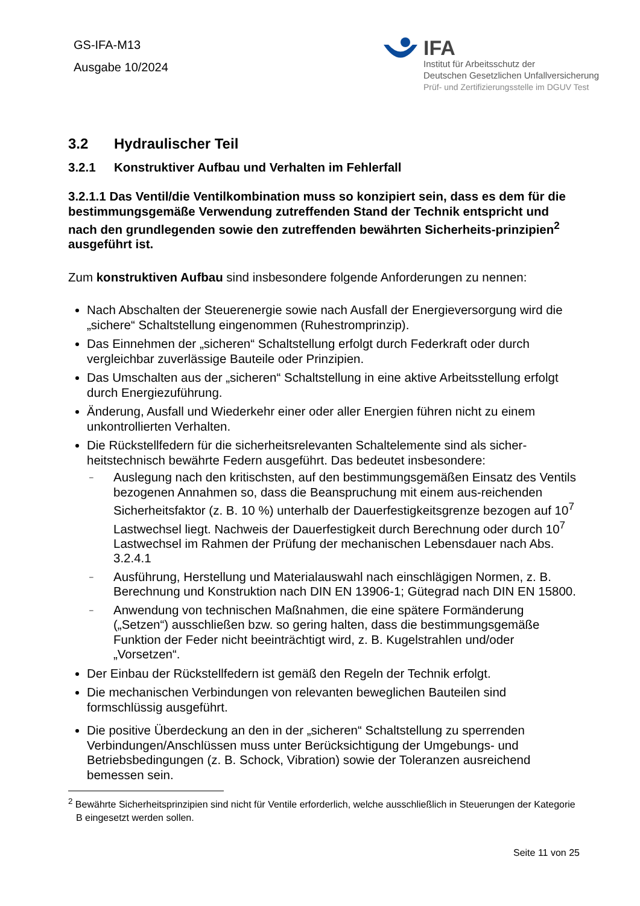GS-IFA-M13
Ausgabe 10/2024
IFA
Institut für Arbeitsschutz der
Deutschen Gesetzlichen Unfallversicherung
Prüf- und Zertifizierungsstelle im DGUV Test
3.2 Hydraulischer Teil
3.2.1 Konstruktiver Aufbau und Verhalten im Fehlerfall
3.2.1.1 Das Ventil/die Ventilkombination muss so konzipiert sein, dass es dem für die bestimmungsgemäße Verwendung zutreffenden Stand der Technik entspricht und nach den grundlegenden sowie den zutreffenden bewährten Sicherheits-prinzipien<sup>2</sup> ausgeführt ist.
Zum konstruktiven Aufbau sind insbesondere folgende Anforderungen zu nennen:
Nach Abschalten der Steuerenergie sowie nach Ausfall der Energieversorgung wird die „sichere“ Schaltstellung eingenommen (Ruhestromprinzip).
Das Einnehmen der „sicheren“ Schaltstellung erfolgt durch Federkraft oder durch vergleichbar zuverlässige Bauteile oder Prinzipien.
Das Umschalten aus der „sicheren“ Schaltstellung in eine aktive Arbeitsstellung erfolgt durch Energiezuführung.
Änderung, Ausfall und Wiederkehr einer oder aller Energien führen nicht zu einem unkontrollierten Verhalten.
Die Rückstellfedern für die sicherheitsrelevanten Schaltelemente sind als sicher-heitstechnisch bewährte Federn ausgeführt. Das bedeutet insbesondere:
– Auslegung nach den kritischsten, auf den bestimmungsgemäßen Einsatz des Ventils bezogenen Annahmen so, dass die Beanspruchung mit einem aus-reichenden Sicherheitsfaktor (z. B. 10 %) unterhalb der Dauerfestigkeitsgrenze bezogen auf 10<sup>7</sup> Lastwechsel liegt. Nachweis der Dauerfestigkeit durch Berechnung oder durch 10<sup>7</sup> Lastwechsel im Rahmen der Prüfung der mechanischen Lebensdauer nach Abs. 3.2.4.1
– Ausführung, Herstellung und Materialauswahl nach einschlägigen Normen, z. B. Berechnung und Konstruktion nach DIN EN 13906-1; Gütegrad nach DIN EN 15800.
– Anwendung von technischen Maßnahmen, die eine spätere Formänderung („Setzen“) ausschließen bzw. so gering halten, dass die bestimmungsgemäße Funktion der Feder nicht beeinträchtigt wird, z. B. Kugelstrahlen und/oder „Vorsetzen“.
Der Einbau der Rückstellfedern ist gemäß den Regeln der Technik erfolgt.
Die mechanischen Verbindungen von relevanten beweglichen Bauteilen sind formschlüssig ausgeführt.
Die positive Überdeckung an den in der „sicheren“ Schaltstellung zu sperrenden Verbindungen/Anschlüssen muss unter Berücksichtigung der Umgebungs- und Betriebsbedingungen (z. B. Schock, Vibration) sowie der Toleranzen ausreichend bemessen sein.
<sup>2</sup> Bewährte Sicherheitsprinzipien sind nicht für Ventile erforderlich, welche ausschließlich in Steuerungen der Kategorie B eingesetzt werden sollen.
Seite 11 von 25